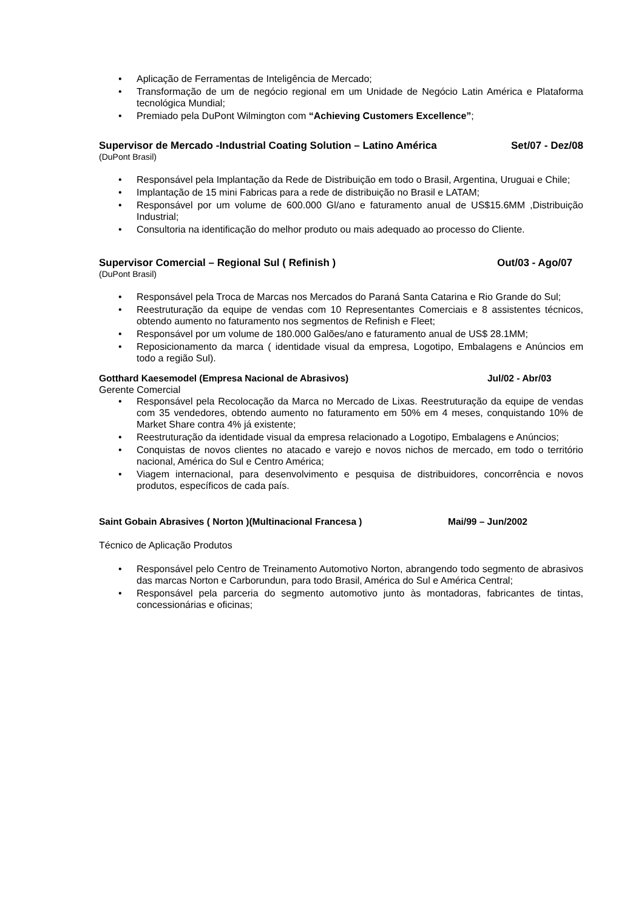• Aplicação de Ferramentas de Inteligência de Mercado;
• Transformação de um de negócio regional em um Unidade de Negócio Latin América e Plataforma tecnológica Mundial;
• Premiado pela DuPont Wilmington com “Achieving Customers Excellence”;
Supervisor de Mercado -Industrial Coating Solution – Latino América Set/07 - Dez/08
(DuPont Brasil)
• Responsável pela Implantação da Rede de Distribuição em todo o Brasil, Argentina, Uruguai e Chile;
• Implantação de 15 mini Fabricas para a rede de distribuição no Brasil e LATAM;
• Responsável por um volume de 600.000 Gl/ano e faturamento anual de US$15.6MM ,Distribuição Industrial;
• Consultoria na identificação do melhor produto ou mais adequado ao processo do Cliente.
Supervisor Comercial – Regional Sul ( Refinish ) Out/03 - Ago/07
(DuPont Brasil)
• Responsável pela Troca de Marcas nos Mercados do Paraná Santa Catarina e Rio Grande do Sul;
• Reestruturação da equipe de vendas com 10 Representantes Comerciais e 8 assistentes técnicos, obtendo aumento no faturamento nos segmentos de Refinish e Fleet;
• Responsável por um volume de 180.000 Galões/ano e faturamento anual de US$ 28.1MM;
• Reposicionamento da marca ( identidade visual da empresa, Logotipo, Embalagens e Anúncios em todo a região Sul).
Gotthard Kaesemodel (Empresa Nacional de Abrasivos) Jul/02 - Abr/03
Gerente Comercial
• Responsável pela Recolocação da Marca no Mercado de Lixas. Reestruturação da equipe de vendas com 35 vendedores, obtendo aumento no faturamento em 50% em 4 meses, conquistando 10% de Market Share contra 4% já existente;
• Reestruturação da identidade visual da empresa relacionado a Logotipo, Embalagens e Anúncios;
• Conquistas de novos clientes no atacado e varejo e novos nichos de mercado, em todo o território nacional, América do Sul e Centro América;
• Viagem internacional, para desenvolvimento e pesquisa de distribuidores, concorrência e novos produtos, específicos de cada país.
Saint Gobain Abrasives ( Norton )(Multinacional Francesa ) Mai/99 – Jun/2002
Técnico de Aplicação Produtos
• Responsável pelo Centro de Treinamento Automotivo Norton, abrangendo todo segmento de abrasivos das marcas Norton e Carborundun, para todo Brasil, América do Sul e América Central;
• Responsável pela parceria do segmento automotivo junto às montadoras, fabricantes de tintas, concessionárias e oficinas;